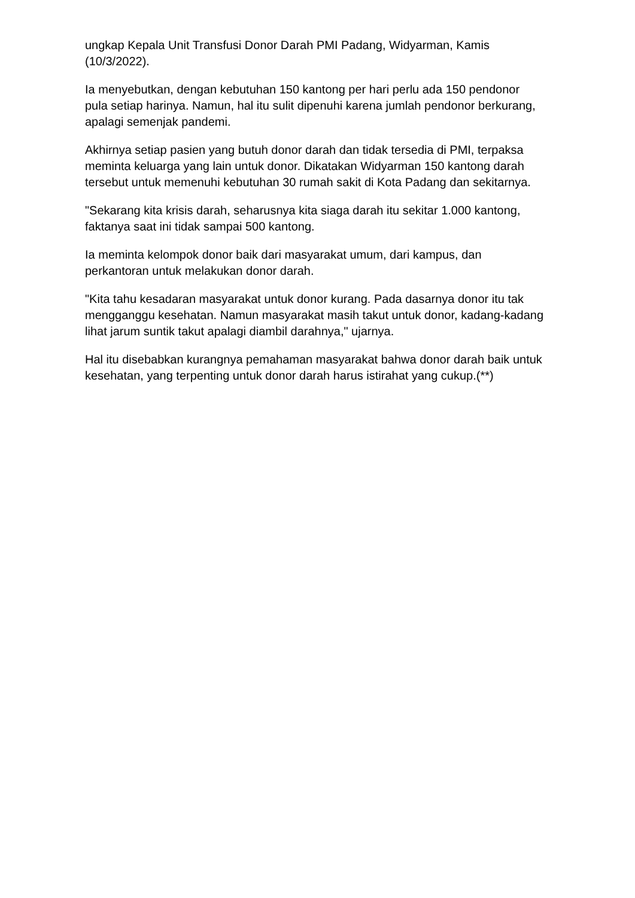ungkap Kepala Unit Transfusi Donor Darah PMI Padang, Widyarman, Kamis (10/3/2022).
Ia menyebutkan, dengan kebutuhan 150 kantong per hari perlu ada 150 pendonor pula setiap harinya. Namun, hal itu sulit dipenuhi karena jumlah pendonor berkurang, apalagi semenjak pandemi.
Akhirnya setiap pasien yang butuh donor darah dan tidak tersedia di PMI, terpaksa meminta keluarga yang lain untuk donor. Dikatakan Widyarman 150 kantong darah tersebut untuk memenuhi kebutuhan 30 rumah sakit di Kota Padang dan sekitarnya.
"Sekarang kita krisis darah, seharusnya kita siaga darah itu sekitar 1.000 kantong, faktanya saat ini tidak sampai 500 kantong.
Ia meminta kelompok donor baik dari masyarakat umum, dari kampus, dan perkantoran untuk melakukan donor darah.
"Kita tahu kesadaran masyarakat untuk donor kurang. Pada dasarnya donor itu tak mengganggu kesehatan. Namun masyarakat masih takut untuk donor, kadang-kadang lihat jarum suntik takut apalagi diambil darahnya," ujarnya.
Hal itu disebabkan kurangnya pemahaman masyarakat bahwa donor darah baik untuk kesehatan, yang terpenting untuk donor darah harus istirahat yang cukup.(**)